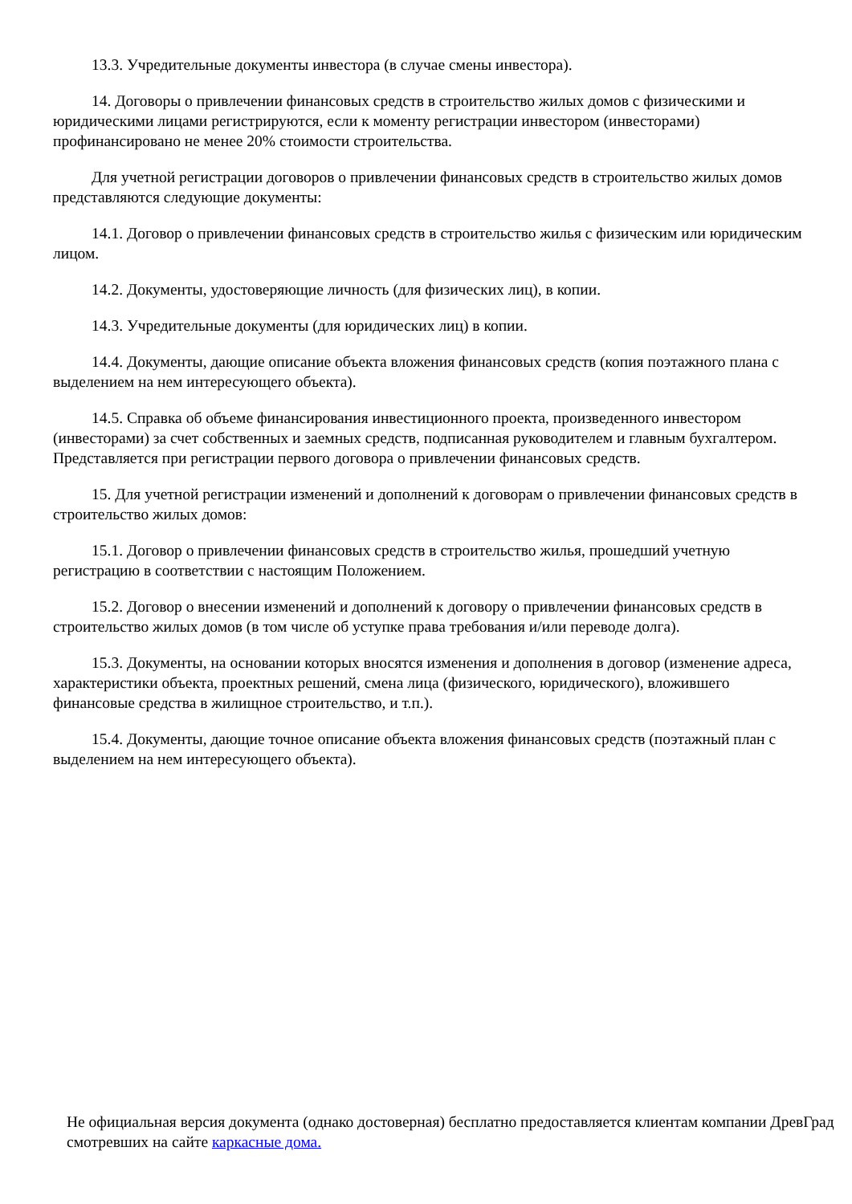13.3. Учредительные документы инвестора (в случае смены инвестора).
14. Договоры о привлечении финансовых средств в строительство жилых домов с физическими и юридическими лицами регистрируются, если к моменту регистрации инвестором (инвесторами) профинансировано не менее 20% стоимости строительства.
Для учетной регистрации договоров о привлечении финансовых средств в строительство жилых домов представляются следующие документы:
14.1. Договор о привлечении финансовых средств в строительство жилья с физическим или юридическим лицом.
14.2. Документы, удостоверяющие личность (для физических лиц), в копии.
14.3. Учредительные документы (для юридических лиц) в копии.
14.4. Документы, дающие описание объекта вложения финансовых средств (копия поэтажного плана с выделением на нем интересующего объекта).
14.5. Справка об объеме финансирования инвестиционного проекта, произведенного инвестором (инвесторами) за счет собственных и заемных средств, подписанная руководителем и главным бухгалтером. Представляется при регистрации первого договора о привлечении финансовых средств.
15. Для учетной регистрации изменений и дополнений к договорам о привлечении финансовых средств в строительство жилых домов:
15.1. Договор о привлечении финансовых средств в строительство жилья, прошедший учетную регистрацию в соответствии с настоящим Положением.
15.2. Договор о внесении изменений и дополнений к договору о привлечении финансовых средств в строительство жилых домов (в том числе об уступке права требования и/или переводе долга).
15.3. Документы, на основании которых вносятся изменения и дополнения в договор (изменение адреса, характеристики объекта, проектных решений, смена лица (физического, юридического), вложившего финансовые средства в жилищное строительство, и т.п.).
15.4. Документы, дающие точное описание объекта вложения финансовых средств (поэтажный план с выделением на нем интересующего объекта).
Не официальная версия документа (однако достоверная) бесплатно предоставляется клиентам компании ДревГрад смотревших на сайте каркасные дома.